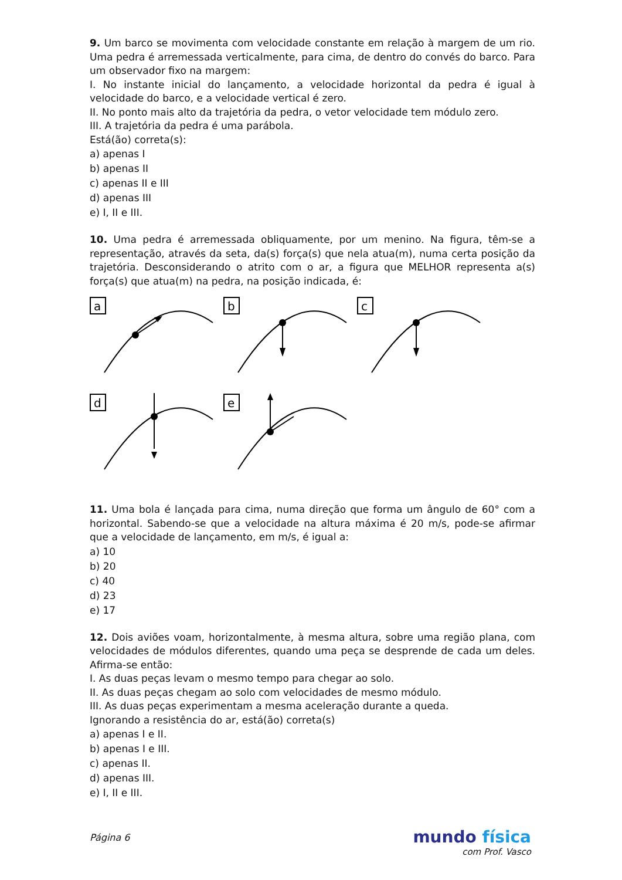9. Um barco se movimenta com velocidade constante em relação à margem de um rio. Uma pedra é arremessada verticalmente, para cima, de dentro do convés do barco. Para um observador fixo na margem:
I. No instante inicial do lançamento, a velocidade horizontal da pedra é igual à velocidade do barco, e a velocidade vertical é zero.
II. No ponto mais alto da trajetória da pedra, o vetor velocidade tem módulo zero.
III. A trajetória da pedra é uma parábola.
Está(ão) correta(s):
a) apenas I
b) apenas II
c) apenas II e III
d) apenas III
e) I, II e III.
10. Uma pedra é arremessada obliquamente, por um menino. Na figura, têm-se a representação, através da seta, da(s) força(s) que nela atua(m), numa certa posição da trajetória. Desconsiderando o atrito com o ar, a figura que MELHOR representa a(s) força(s) que atua(m) na pedra, na posição indicada, é:
a
b
c
d
e
11. Uma bola é lançada para cima, numa direção que forma um ângulo de 60° com a horizontal. Sabendo-se que a velocidade na altura máxima é 20 m/s, pode-se afirmar que a velocidade de lançamento, em m/s, é igual a:
a) 10
b) 20
c) 40
d) 23
e) 17
12. Dois aviões voam, horizontalmente, à mesma altura, sobre uma região plana, com velocidades de módulos diferentes, quando uma peça se desprende de cada um deles. Afirma-se então:
I. As duas peças levam o mesmo tempo para chegar ao solo.
II. As duas peças chegam ao solo com velocidades de mesmo módulo.
III. As duas peças experimentam a mesma aceleração durante a queda.
Ignorando a resistência do ar, está(ão) correta(s)
a) apenas I e II.
b) apenas I e III.
c) apenas II.
d) apenas III.
e) I, II e III.
Página 6 mundo física
com Prof. Vasco